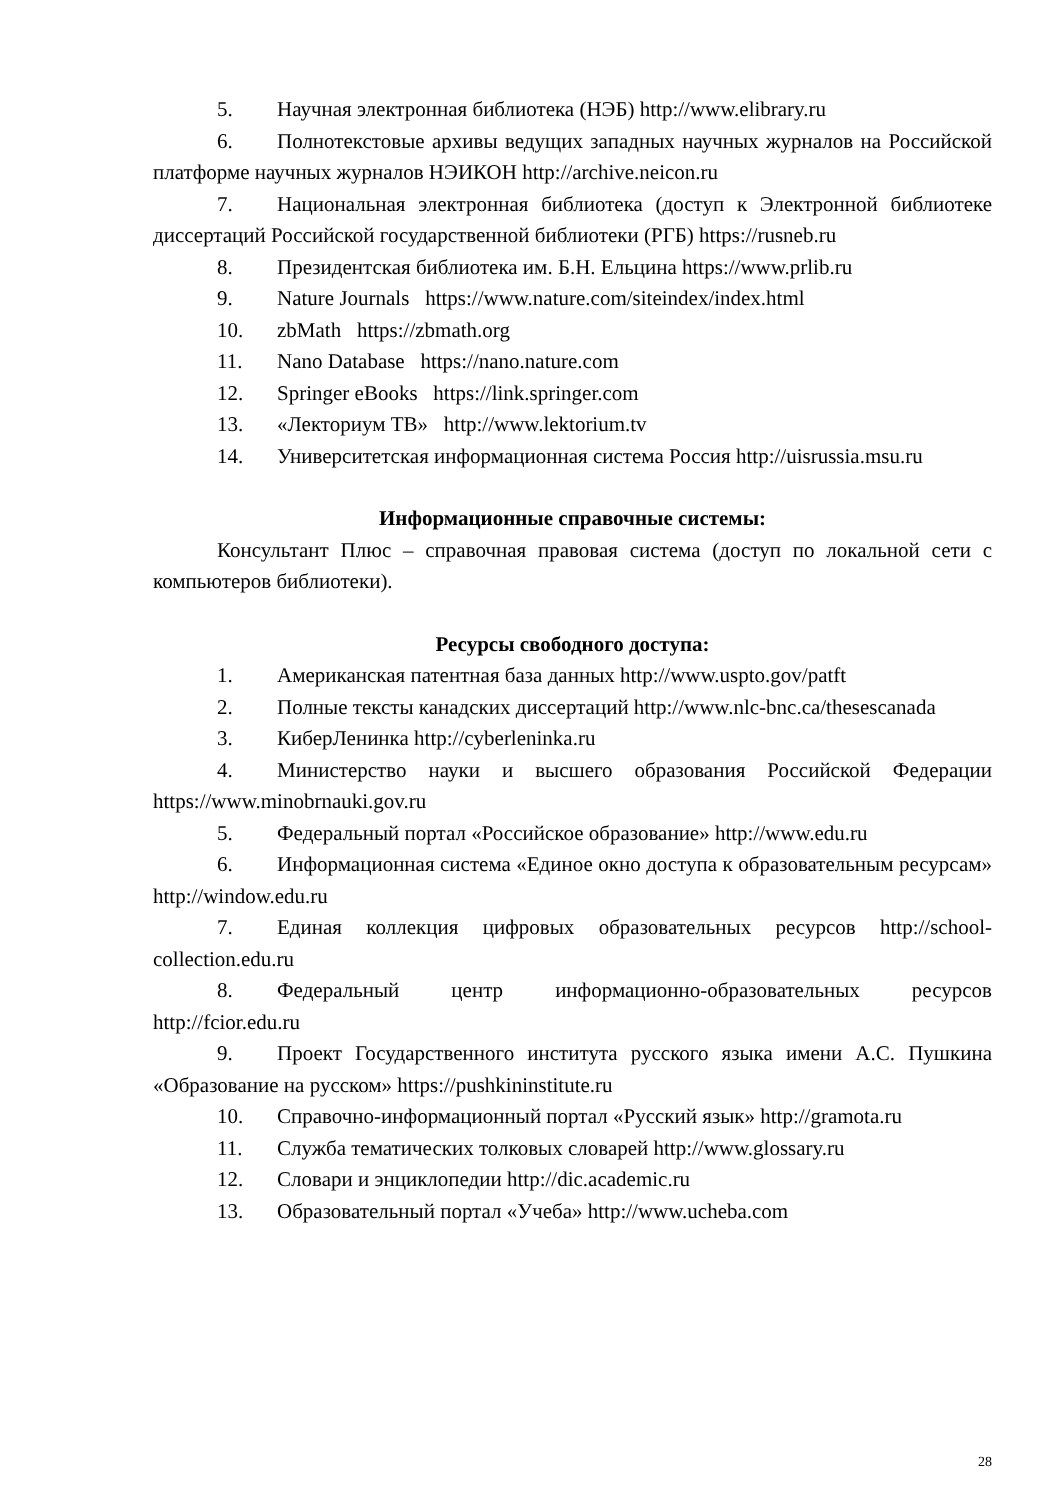5. Научная электронная библиотека (НЭБ) http://www.elibrary.ru
6. Полнотекстовые архивы ведущих западных научных журналов на Российской платформе научных журналов НЭИКОН http://archive.neicon.ru
7. Национальная электронная библиотека (доступ к Электронной библиотеке диссертаций Российской государственной библиотеки (РГБ) https://rusneb.ru
8. Президентская библиотека им. Б.Н. Ельцина https://www.prlib.ru
9. Nature Journals https://www.nature.com/siteindex/index.html
10. zbMath https://zbmath.org
11. Nano Database https://nano.nature.com
12. Springer eBooks https://link.springer.com
13. «Лекториум ТВ» http://www.lektorium.tv
14. Университетская информационная система Россия http://uisrussia.msu.ru
Информационные справочные системы:
Консультант Плюс – справочная правовая система (доступ по локальной сети с компьютеров библиотеки).
Ресурсы свободного доступа:
1. Американская патентная база данных http://www.uspto.gov/patft
2. Полные тексты канадских диссертаций http://www.nlc-bnc.ca/thesescanada
3. КиберЛенинка http://cyberleninka.ru
4. Министерство науки и высшего образования Российской Федерации https://www.minobrnauki.gov.ru
5. Федеральный портал «Российское образование» http://www.edu.ru
6. Информационная система «Единое окно доступа к образовательным ресурсам» http://window.edu.ru
7. Единая коллекция цифровых образовательных ресурсов http://school-collection.edu.ru
8. Федеральный центр информационно-образовательных ресурсов http://fcior.edu.ru
9. Проект Государственного института русского языка имени А.С. Пушкина «Образование на русском» https://pushkininstitute.ru
10. Справочно-информационный портал «Русский язык» http://gramota.ru
11. Служба тематических толковых словарей http://www.glossary.ru
12. Словари и энциклопедии http://dic.academic.ru
13. Образовательный портал «Учеба» http://www.ucheba.com
28